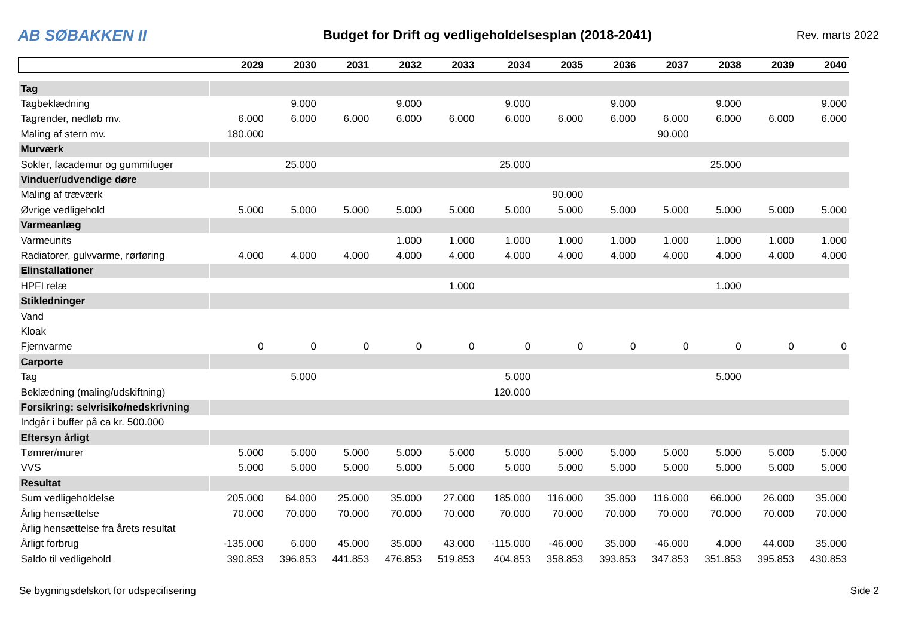AB SØBAKKEN II
Budget for Drift og vedligeholdelsesplan (2018-2041)
Rev. marts 2022
| | 2029 | 2030 | 2031 | 2032 | 2033 | 2034 | 2035 | 2036 | 2037 | 2038 | 2039 | 2040 |
| --- | --- | --- | --- | --- | --- | --- | --- | --- | --- | --- | --- | --- |
| Tag | | | | | | | | | | | | |
| Tagbeklædning | | 9.000 | | 9.000 | | 9.000 | | 9.000 | | 9.000 | | 9.000 |
| Tagrender, nedløb mv. | 6.000 | 6.000 | 6.000 | 6.000 | 6.000 | 6.000 | 6.000 | 6.000 | 6.000 | 6.000 | 6.000 | 6.000 |
| Maling af stern mv. | 180.000 | | | | | | | | 90.000 | | | |
| Murværk | | | | | | | | | | | | |
| Sokler, facademur og gummifuger | | 25.000 | | | | 25.000 | | | | 25.000 | | |
| Vinduer/udvendige døre | | | | | | | | | | | | |
| Maling af træværk | | | | | | | 90.000 | | | | | |
| Øvrige vedligehold | 5.000 | 5.000 | 5.000 | 5.000 | 5.000 | 5.000 | 5.000 | 5.000 | 5.000 | 5.000 | 5.000 | 5.000 |
| Varmeanlæg | | | | | | | | | | | | |
| Varmeunits | | | | 1.000 | 1.000 | 1.000 | 1.000 | 1.000 | 1.000 | 1.000 | 1.000 | 1.000 |
| Radiatorer, gulvvarme, rørføring | 4.000 | 4.000 | 4.000 | 4.000 | 4.000 | 4.000 | 4.000 | 4.000 | 4.000 | 4.000 | 4.000 | 4.000 |
| Elinstallationer | | | | | | | | | | | | |
| HPFI relæ | | | | | 1.000 | | | | | 1.000 | | |
| Stikledninger | | | | | | | | | | | | |
| Vand | | | | | | | | | | | | |
| Kloak | | | | | | | | | | | | |
| Fjernvarme | 0 | 0 | 0 | 0 | 0 | 0 | 0 | 0 | 0 | 0 | 0 | 0 |
| Carporte | | | | | | | | | | | | |
| Tag | | 5.000 | | | | 5.000 | | | | 5.000 | | |
| Beklædning (maling/udskiftning) | | | | | | 120.000 | | | | | | |
| Forsikring: selvrisiko/nedskrivning | | | | | | | | | | | | |
| Indgår i buffer på ca kr. 500.000 | | | | | | | | | | | | |
| Eftersyn årligt | | | | | | | | | | | | |
| Tømrer/murer | 5.000 | 5.000 | 5.000 | 5.000 | 5.000 | 5.000 | 5.000 | 5.000 | 5.000 | 5.000 | 5.000 | 5.000 |
| VVS | 5.000 | 5.000 | 5.000 | 5.000 | 5.000 | 5.000 | 5.000 | 5.000 | 5.000 | 5.000 | 5.000 | 5.000 |
| Resultat | | | | | | | | | | | | |
| Sum vedligeholdelse | 205.000 | 64.000 | 25.000 | 35.000 | 27.000 | 185.000 | 116.000 | 35.000 | 116.000 | 66.000 | 26.000 | 35.000 |
| Årlig hensættelse | 70.000 | 70.000 | 70.000 | 70.000 | 70.000 | 70.000 | 70.000 | 70.000 | 70.000 | 70.000 | 70.000 | 70.000 |
| Årlig hensættelse fra årets resultat | | | | | | | | | | | | |
| Årligt forbrug | -135.000 | 6.000 | 45.000 | 35.000 | 43.000 | -115.000 | -46.000 | 35.000 | -46.000 | 4.000 | 44.000 | 35.000 |
| Saldo til vedligehold | 390.853 | 396.853 | 441.853 | 476.853 | 519.853 | 404.853 | 358.853 | 393.853 | 347.853 | 351.853 | 395.853 | 430.853 |
Se bygningsdelskort for udspecifisering Side 2